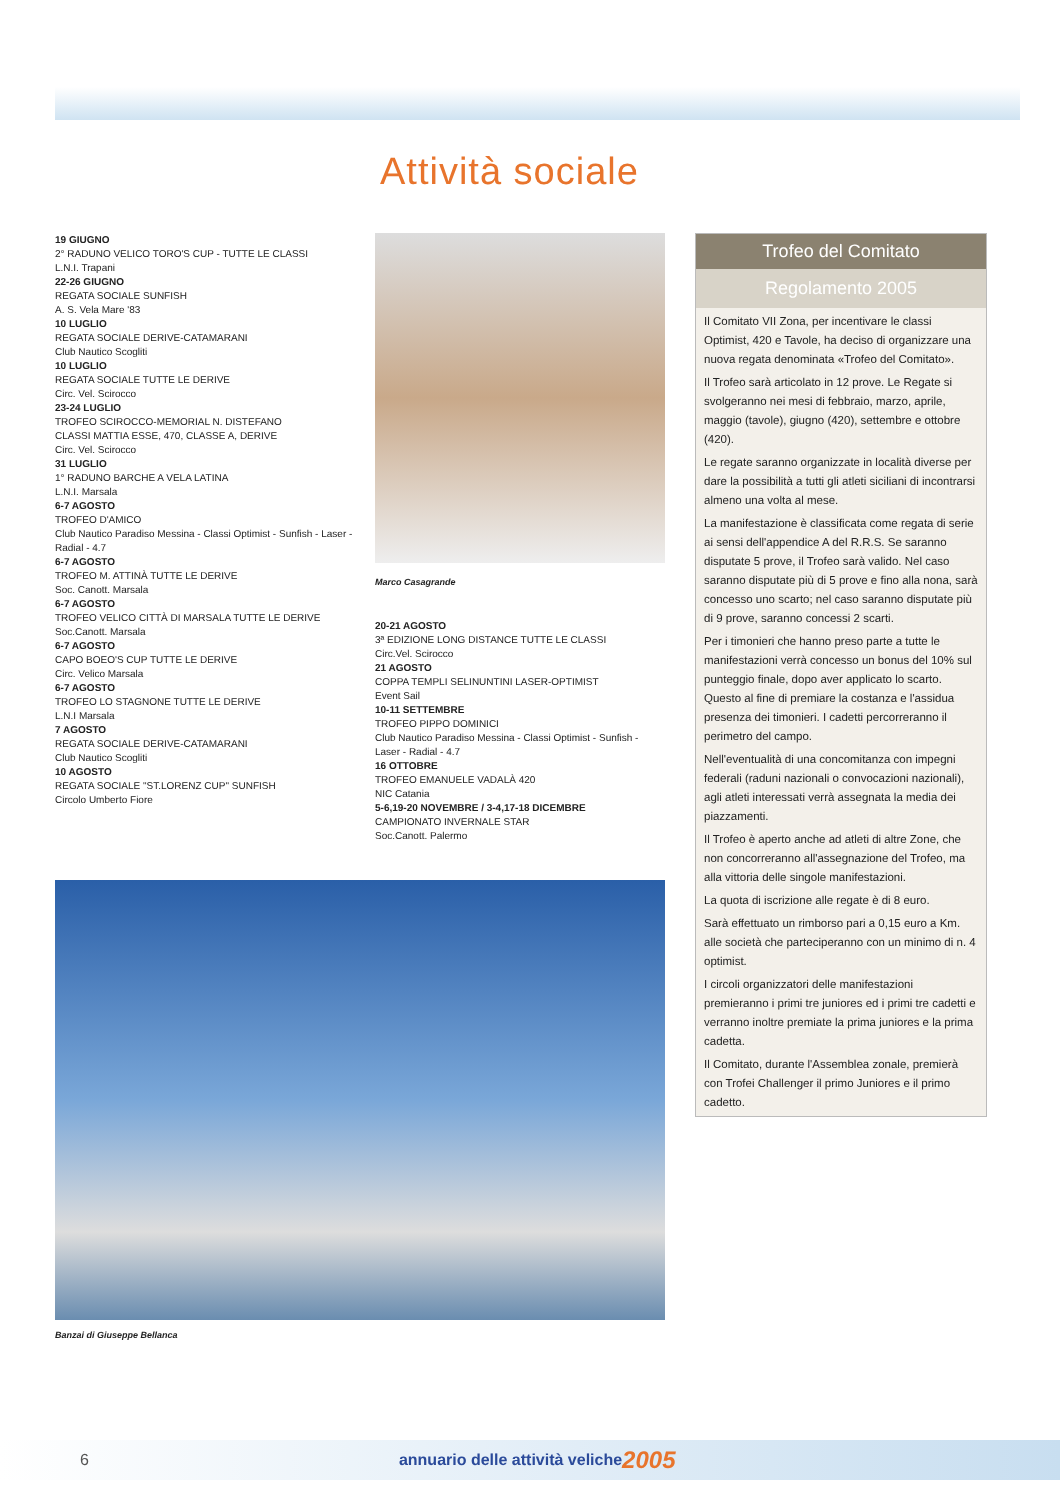Attività sociale
19 GIUGNO
2° RADUNO VELICO TORO'S CUP - TUTTE LE CLASSI
L.N.I. Trapani
22-26 GIUGNO
REGATA SOCIALE SUNFISH
A. S. Vela Mare '83
10 LUGLIO
REGATA SOCIALE DERIVE-CATAMARANI
Club Nautico Scogliti
10 LUGLIO
REGATA SOCIALE TUTTE LE DERIVE
Circ. Vel. Scirocco
23-24 LUGLIO
TROFEO SCIROCCO-MEMORIAL N. DISTEFANO
CLASSI MATTIA ESSE, 470, CLASSE A, DERIVE
Circ. Vel. Scirocco
31 LUGLIO
1° RADUNO BARCHE A VELA LATINA
L.N.I. Marsala
6-7 AGOSTO
TROFEO D'AMICO
Club Nautico Paradiso Messina - Classi Optimist - Sunfish - Laser - Radial - 4.7
6-7 AGOSTO
TROFEO M. ATTINÀ TUTTE LE DERIVE
Soc. Canott. Marsala
6-7 AGOSTO
TROFEO VELICO CITTÀ DI MARSALA TUTTE LE DERIVE
Soc.Canott. Marsala
6-7 AGOSTO
CAPO BOEO'S CUP TUTTE LE DERIVE
Circ. Velico Marsala
6-7 AGOSTO
TROFEO LO STAGNONE TUTTE LE DERIVE
L.N.I Marsala
7 AGOSTO
REGATA SOCIALE DERIVE-CATAMARANI
Club Nautico Scogliti
10 AGOSTO
REGATA SOCIALE "ST.LORENZ CUP" SUNFISH
Circolo Umberto Fiore
Marco Casagrande
20-21 AGOSTO
3ª EDIZIONE LONG DISTANCE TUTTE LE CLASSI
Circ.Vel. Scirocco
21 AGOSTO
COPPA TEMPLI SELINUNTINI LASER-OPTIMIST
Event Sail
10-11 SETTEMBRE
TROFEO PIPPO DOMINICI
Club Nautico Paradiso Messina - Classi Optimist - Sunfish - Laser - Radial - 4.7
16 OTTOBRE
TROFEO EMANUELE VADALÀ 420
NIC Catania
5-6,19-20 NOVEMBRE / 3-4,17-18 DICEMBRE
CAMPIONATO INVERNALE STAR
Soc.Canott. Palermo
Trofeo del Comitato
Regolamento 2005
Il Comitato VII Zona, per incentivare le classi Optimist, 420 e Tavole, ha deciso di organizzare una nuova regata denominata «Trofeo del Comitato».
Il Trofeo sarà articolato in 12 prove. Le Regate si svolgeranno nei mesi di febbraio, marzo, aprile, maggio (tavole), giugno (420), settembre e ottobre (420).
Le regate saranno organizzate in località diverse per dare la possibilità a tutti gli atleti siciliani di incontrarsi almeno una volta al mese.
La manifestazione è classificata come regata di serie ai sensi dell'appendice A del R.R.S. Se saranno disputate 5 prove, il Trofeo sarà valido. Nel caso saranno disputate più di 5 prove e fino alla nona, sarà concesso uno scarto; nel caso saranno disputate più di 9 prove, saranno concessi 2 scarti.
Per i timonieri che hanno preso parte a tutte le manifestazioni verrà concesso un bonus del 10% sul punteggio finale, dopo aver applicato lo scarto. Questo al fine di premiare la costanza e l'assidua presenza dei timonieri. I cadetti percorreranno il perimetro del campo.
Nell'eventualità di una concomitanza con impegni federali (raduni nazionali o convocazioni nazionali), agli atleti interessati verrà assegnata la media dei piazzamenti.
Il Trofeo è aperto anche ad atleti di altre Zone, che non concorreranno all'assegnazione del Trofeo, ma alla vittoria delle singole manifestazioni.
La quota di iscrizione alle regate è di 8 euro.
Sarà effettuato un rimborso pari a 0,15 euro a Km. alle società che parteciperanno con un minimo di n. 4 optimist.
I circoli organizzatori delle manifestazioni premieranno i primi tre juniores ed i primi tre cadetti e verranno inoltre premiate la prima juniores e la prima cadetta.
Il Comitato, durante l'Assemblea zonale, premierà con Trofei Challenger il primo Juniores e il primo cadetto.
Banzai di Giuseppe Bellanca
6 annuario delle attività veliche 2005